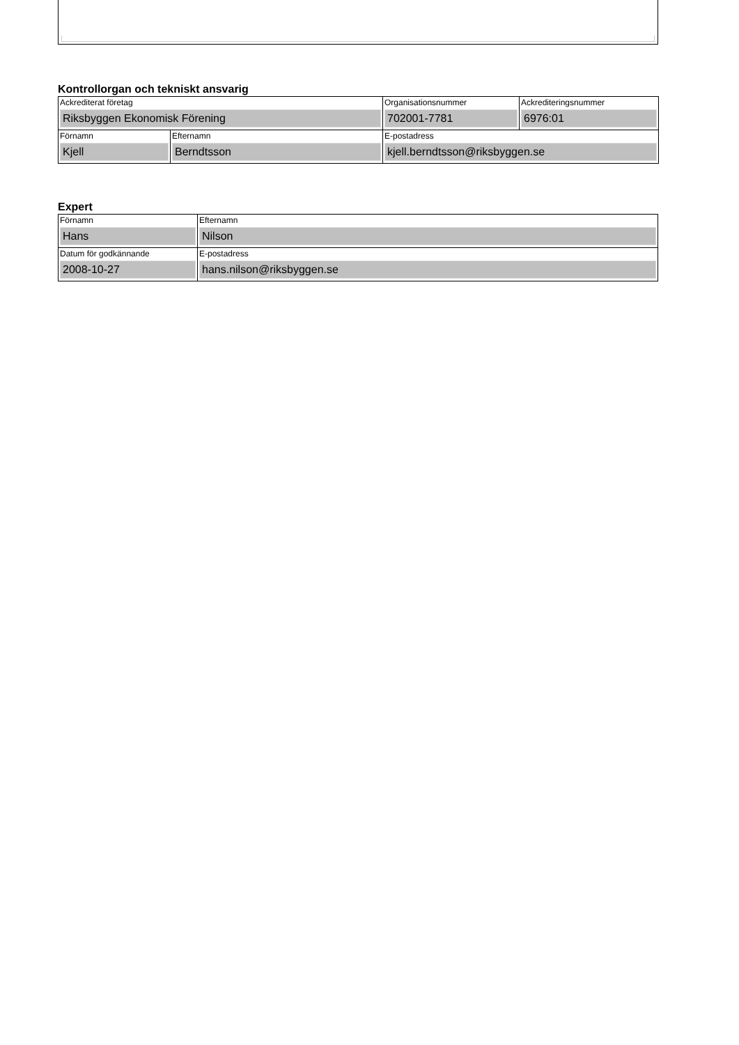Kontrollorgan och tekniskt ansvarig
| Ackrediterat företag Riksbyggen Ekonomisk Förening | | Organisationsnummer 702001-7781 | Ackrediteringsnummer 6976:01 |
| Förnamn Kjell | Efternamn Berndtsson | E-postadress kjell.berndtsson@riksbyggen.se | |
Expert
| Förnamn Hans | Efternamn Nilson |
| Datum för godkännande 2008-10-27 | E-postadress hans.nilson@riksbyggen.se |